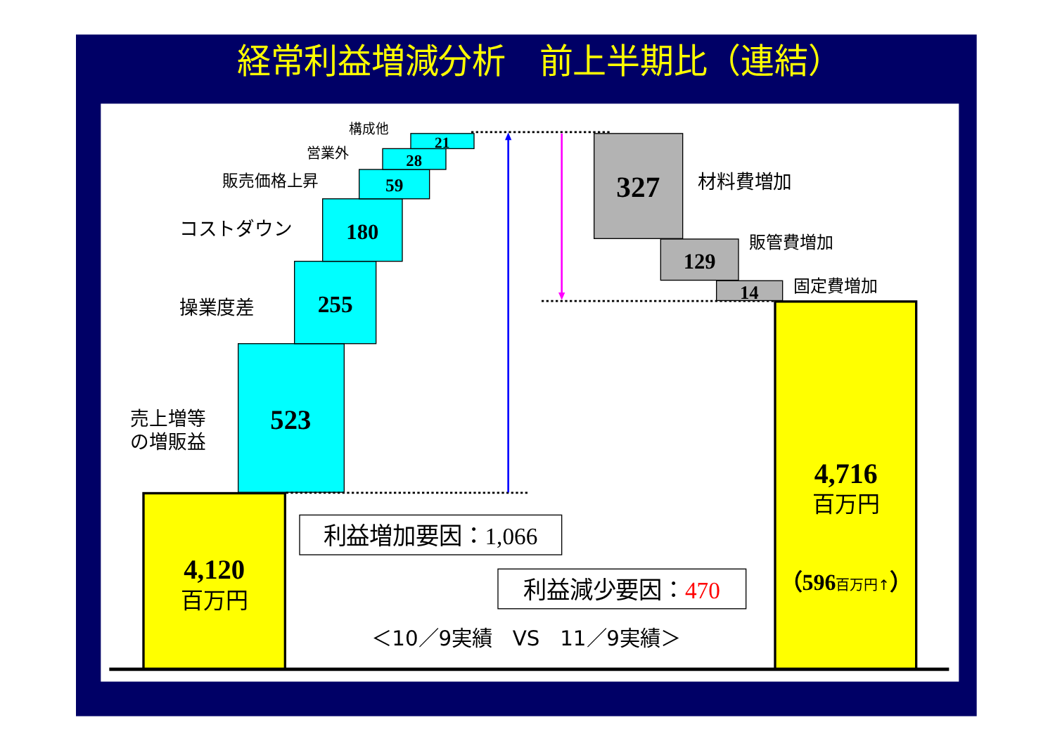経常利益増減分析　前上半期比（連結）
4,120
百万円
523
売上増等
の増販益
255
操業度差
180
コストダウン
59
販売価格上昇
28
営業外
21
構成他
327
材料費増加
129
販管費増加
14
固定費増加
4,716
百万円
（596百万円↑）
利益増加要因：1,066
利益減少要因：470
＜10／9実績　VS　11／9実績＞